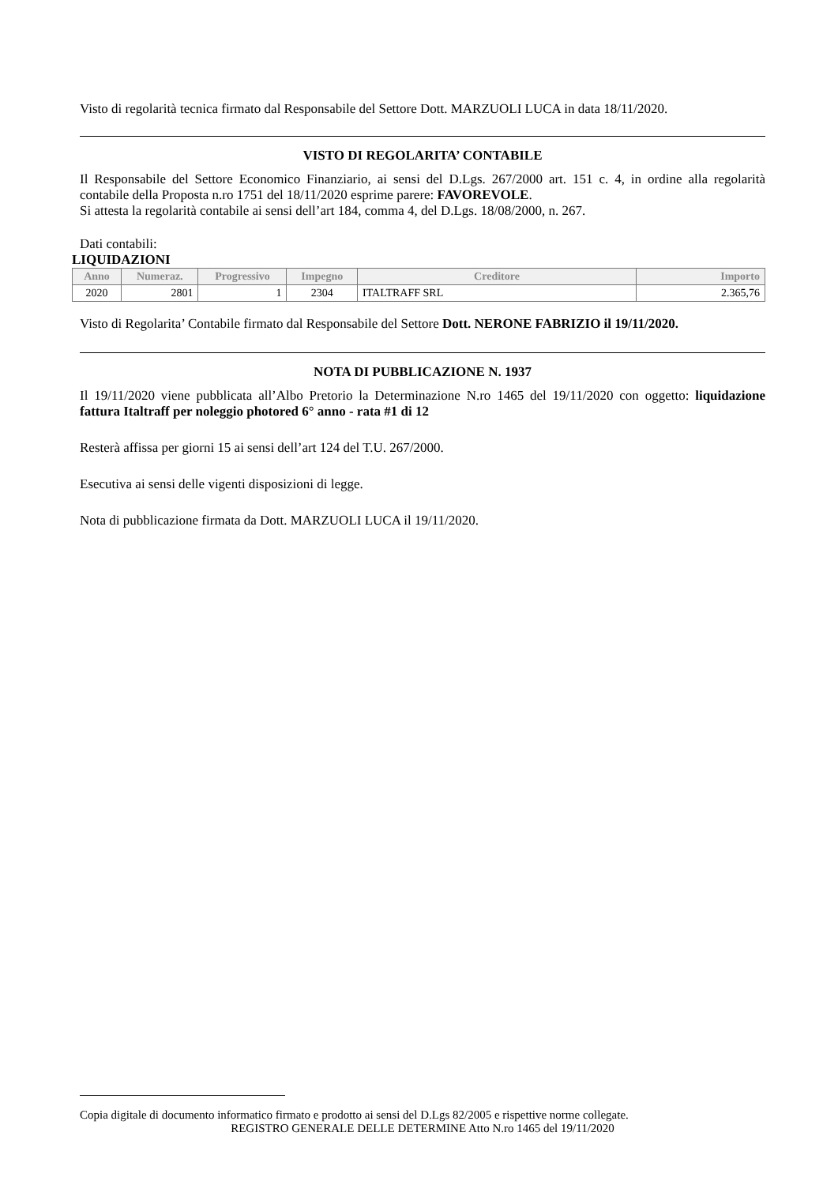Visto di regolarità tecnica firmato dal Responsabile del Settore Dott. MARZUOLI LUCA in data 18/11/2020.
VISTO DI REGOLARITA’ CONTABILE
Il Responsabile del Settore Economico Finanziario, ai sensi del D.Lgs. 267/2000 art. 151 c. 4, in ordine alla regolarità contabile della Proposta n.ro 1751 del 18/11/2020 esprime parere: FAVOREVOLE.
Si attesta la regolarità contabile ai sensi dell’art 184, comma 4, del D.Lgs. 18/08/2000, n. 267.
Dati contabili:
LIQUIDAZIONI
| Anno | Numeraz. | Progressivo | Impegno | Creditore | Importo |
| --- | --- | --- | --- | --- | --- |
| 2020 | 2801 | 1 | 2304 | ITALTRAFF SRL | 2.365,76 |
Visto di Regolarita’ Contabile firmato dal Responsabile del Settore Dott. NERONE FABRIZIO il 19/11/2020.
NOTA DI PUBBLICAZIONE N. 1937
Il 19/11/2020 viene pubblicata all’Albo Pretorio la Determinazione N.ro 1465 del 19/11/2020 con oggetto: liquidazione fattura Italtraff per noleggio photored 6° anno - rata #1 di 12
Resterà affissa per giorni 15 ai sensi dell’art 124 del T.U. 267/2000.
Esecutiva ai sensi delle vigenti disposizioni di legge.
Nota di pubblicazione firmata da Dott. MARZUOLI LUCA il 19/11/2020.
Copia digitale di documento informatico firmato e prodotto ai sensi del D.Lgs 82/2005 e rispettive norme collegate.
REGISTRO GENERALE DELLE DETERMINE Atto N.ro 1465 del 19/11/2020